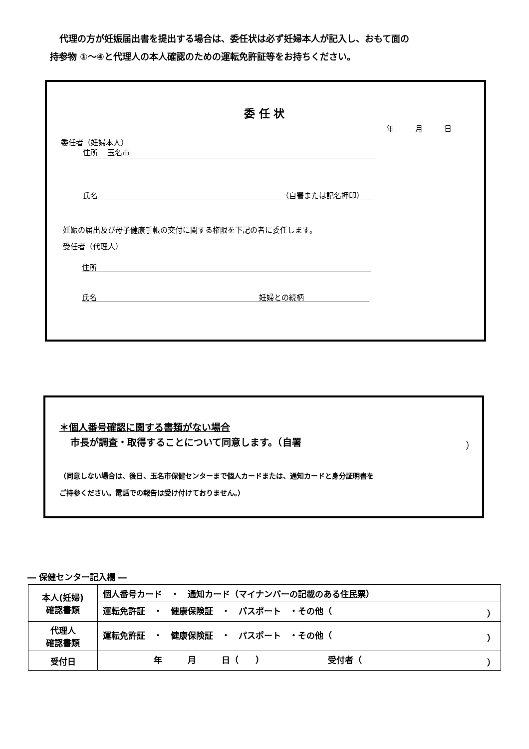代理の方が妊娠届出書を提出する場合は、委任状は必ず妊婦本人が記入し、おもて面の
持参物 ①～④と代理人の本人確認のための運転免許証等をお持ちください。
委 任 状
年 月 日
委任者（妊婦本人）
住所 玉名市
氏名 （自署または記名押印）
妊娠の届出及び母子健康手帳の交付に関する権限を下記の者に委任します。
受任者（代理人）
住所
氏名 妊婦との続柄
＊個人番号確認に関する書類がない場合
市長が調査・取得することについて同意します。（自署
）
（同意しない場合は、後日、玉名市保健センターまで個人カードまたは、通知カードと身分証明書を
ご持参ください。電話での報告は受け付けておりません。）
― 保健センター記入欄 ―
| 本人(妊婦) 確認書類 | 個人番号カード ・ 通知カード（マイナンバーの記載のある住民票） |
| | 運転免許証 ・ 健康保険証 ・ パスポート ・その他（ ） |
| 代理人 確認書類 | 運転免許証 ・ 健康保険証 ・ パスポート ・その他（ ） |
| 受付日 | 年 月 日（ ） 受付者（ ） |